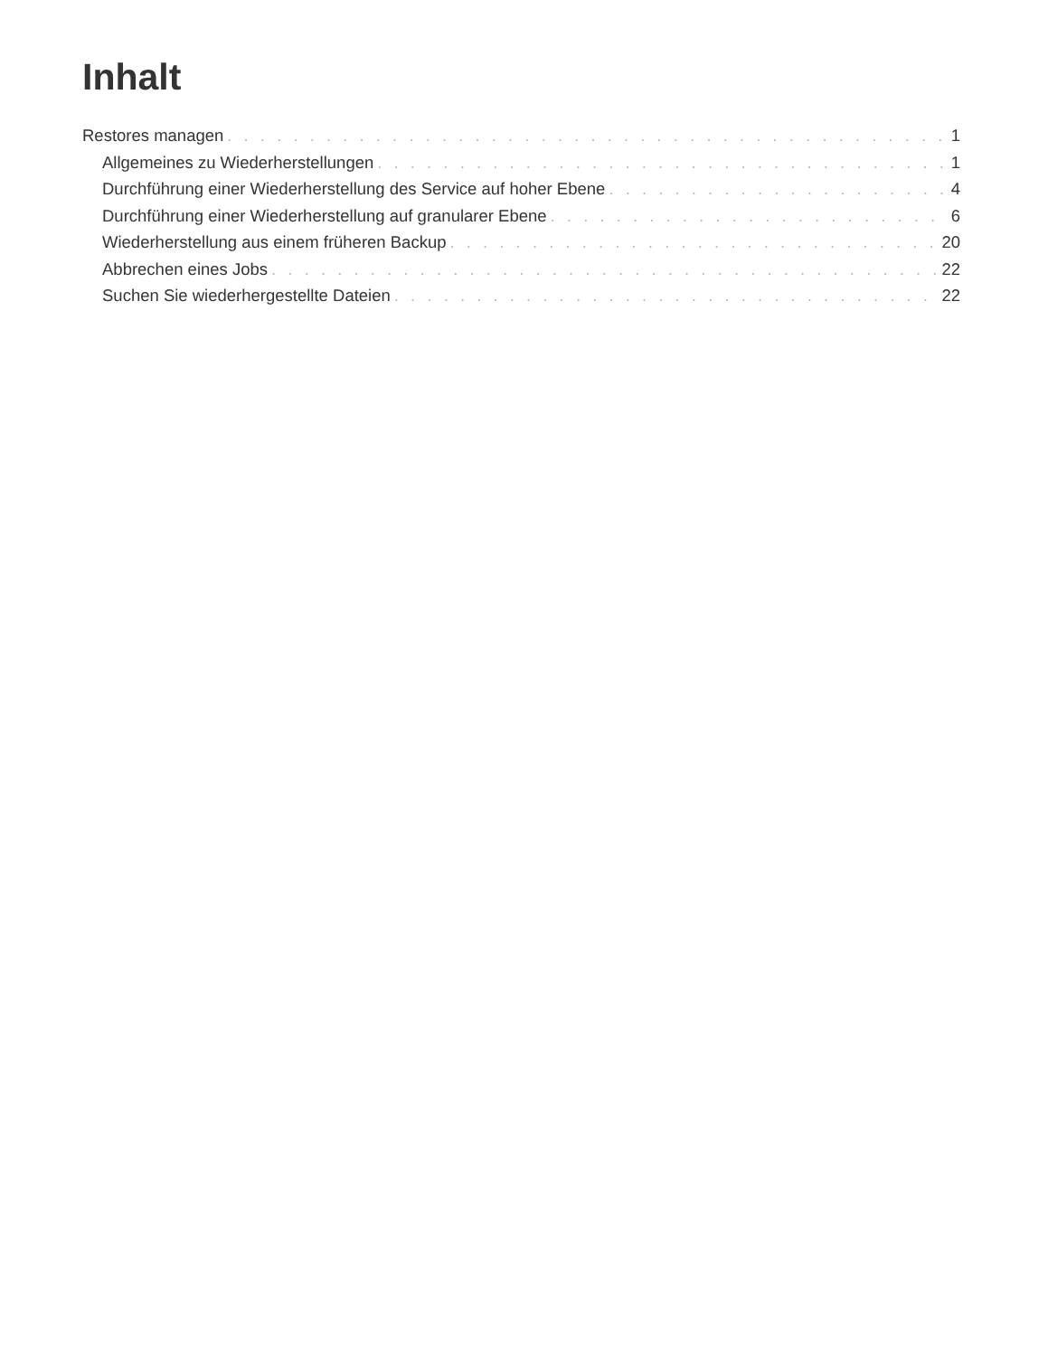Inhalt
Restores managen 1
Allgemeines zu Wiederherstellungen 1
Durchführung einer Wiederherstellung des Service auf hoher Ebene 4
Durchführung einer Wiederherstellung auf granularer Ebene 6
Wiederherstellung aus einem früheren Backup 20
Abbrechen eines Jobs 22
Suchen Sie wiederhergestellte Dateien 22